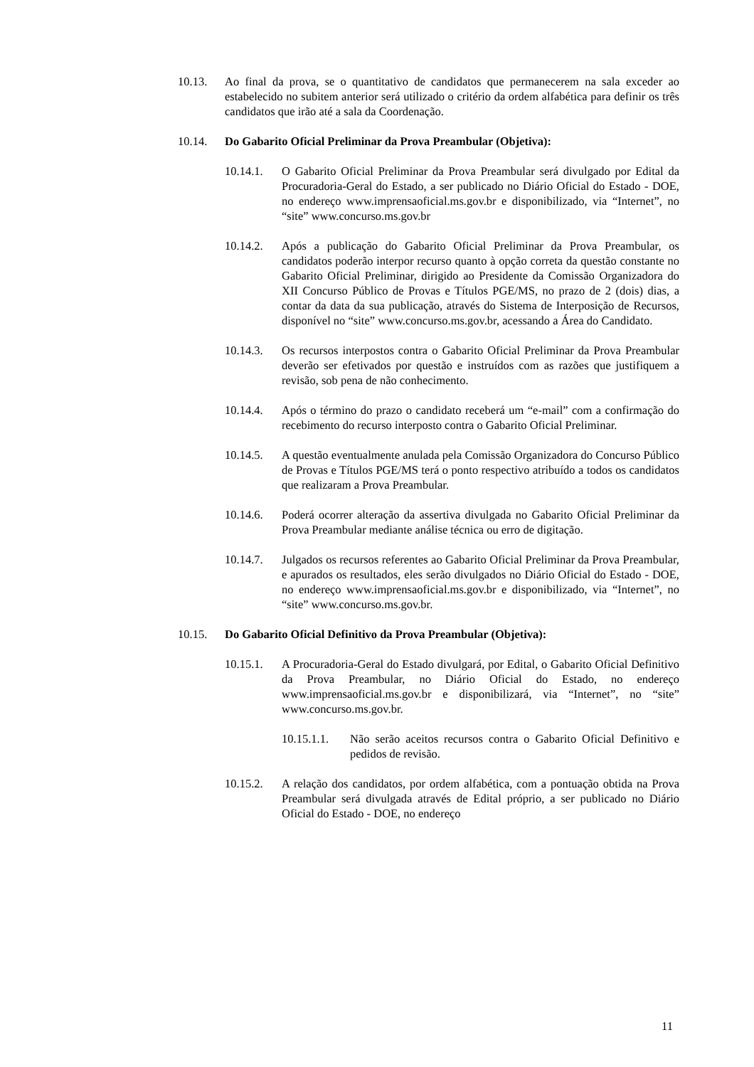10.13. Ao final da prova, se o quantitativo de candidatos que permanecerem na sala exceder ao estabelecido no subitem anterior será utilizado o critério da ordem alfabética para definir os três candidatos que irão até a sala da Coordenação.
10.14. Do Gabarito Oficial Preliminar da Prova Preambular (Objetiva):
10.14.1. O Gabarito Oficial Preliminar da Prova Preambular será divulgado por Edital da Procuradoria-Geral do Estado, a ser publicado no Diário Oficial do Estado - DOE, no endereço www.imprensaoficial.ms.gov.br e disponibilizado, via “Internet”, no “site” www.concurso.ms.gov.br
10.14.2. Após a publicação do Gabarito Oficial Preliminar da Prova Preambular, os candidatos poderão interpor recurso quanto à opção correta da questão constante no Gabarito Oficial Preliminar, dirigido ao Presidente da Comissão Organizadora do XII Concurso Público de Provas e Títulos PGE/MS, no prazo de 2 (dois) dias, a contar da data da sua publicação, através do Sistema de Interposição de Recursos, disponível no “site” www.concurso.ms.gov.br, acessando a Área do Candidato.
10.14.3. Os recursos interpostos contra o Gabarito Oficial Preliminar da Prova Preambular deverão ser efetivados por questão e instruídos com as razões que justifiquem a revisão, sob pena de não conhecimento.
10.14.4. Após o término do prazo o candidato receberá um “e-mail” com a confirmação do recebimento do recurso interposto contra o Gabarito Oficial Preliminar.
10.14.5. A questão eventualmente anulada pela Comissão Organizadora do Concurso Público de Provas e Títulos PGE/MS terá o ponto respectivo atribuído a todos os candidatos que realizaram a Prova Preambular.
10.14.6. Poderá ocorrer alteração da assertiva divulgada no Gabarito Oficial Preliminar da Prova Preambular mediante análise técnica ou erro de digitação.
10.14.7. Julgados os recursos referentes ao Gabarito Oficial Preliminar da Prova Preambular, e apurados os resultados, eles serão divulgados no Diário Oficial do Estado - DOE, no endereço www.imprensaoficial.ms.gov.br e disponibilizado, via “Internet”, no “site” www.concurso.ms.gov.br.
10.15. Do Gabarito Oficial Definitivo da Prova Preambular (Objetiva):
10.15.1. A Procuradoria-Geral do Estado divulgará, por Edital, o Gabarito Oficial Definitivo da Prova Preambular, no Diário Oficial do Estado, no endereço www.imprensaoficial.ms.gov.br e disponibilizará, via “Internet”, no “site” www.concurso.ms.gov.br.
10.15.1.1.
Não serão aceitos recursos contra o Gabarito Oficial Definitivo e pedidos de revisão.
10.15.2. A relação dos candidatos, por ordem alfabética, com a pontuação obtida na Prova Preambular será divulgada através de Edital próprio, a ser publicado no Diário Oficial do Estado - DOE, no endereço
11